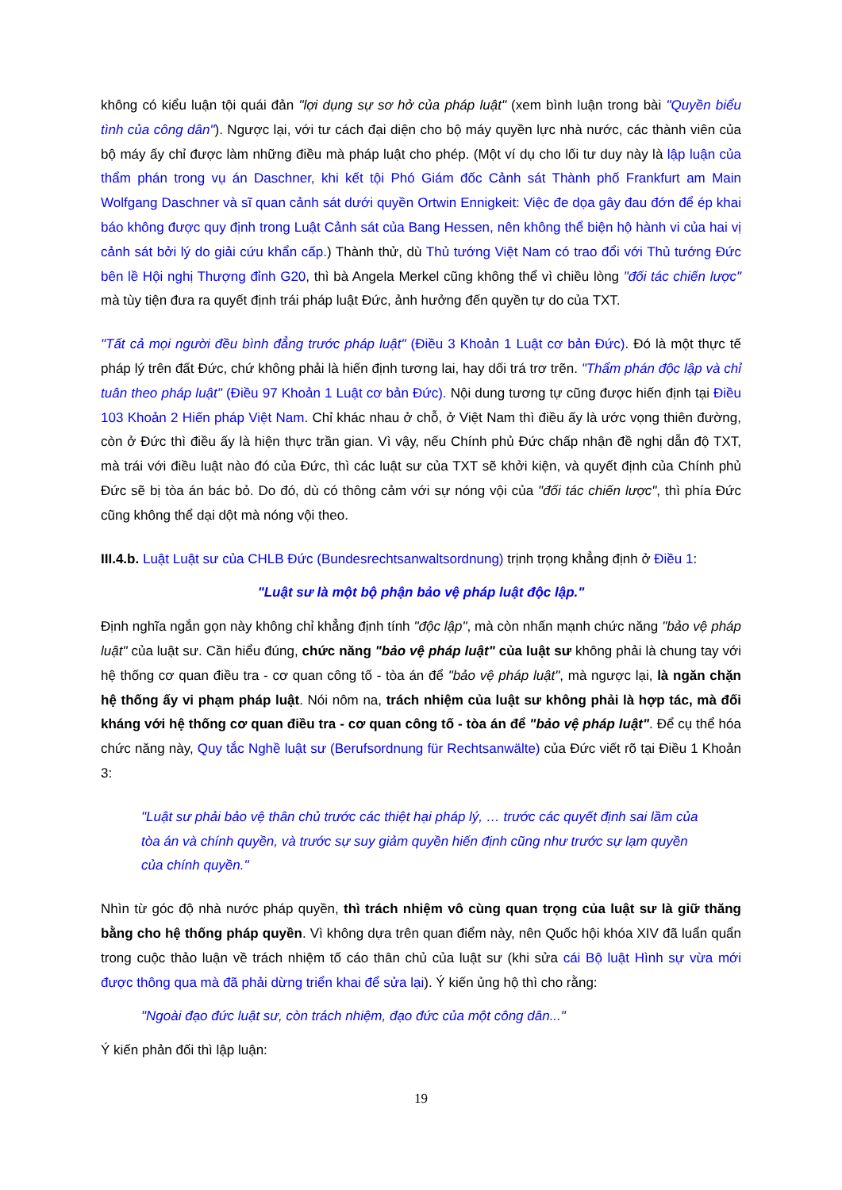không có kiểu luận tội quái đản "lợi dụng sự sơ hở của pháp luật" (xem bình luận trong bài "Quyền biểu tình của công dân"). Ngược lại, với tư cách đại diện cho bộ máy quyền lực nhà nước, các thành viên của bộ máy ấy chỉ được làm những điều mà pháp luật cho phép. (Một ví dụ cho lối tư duy này là lập luận của thẩm phán trong vụ án Daschner, khi kết tội Phó Giám đốc Cảnh sát Thành phố Frankfurt am Main Wolfgang Daschner và sĩ quan cảnh sát dưới quyền Ortwin Ennigkeit: Việc đe dọa gây đau đớn để ép khai báo không được quy định trong Luật Cảnh sát của Bang Hessen, nên không thể biện hộ hành vi của hai vị cảnh sát bởi lý do giải cứu khẩn cấp.) Thành thử, dù Thủ tướng Việt Nam có trao đổi với Thủ tướng Đức bên lề Hội nghị Thượng đỉnh G20, thì bà Angela Merkel cũng không thể vì chiều lòng "đối tác chiến lược" mà tùy tiện đưa ra quyết định trái pháp luật Đức, ảnh hưởng đến quyền tự do của TXT.
"Tất cả mọi người đều bình đẳng trước pháp luật" (Điều 3 Khoản 1 Luật cơ bản Đức). Đó là một thực tế pháp lý trên đất Đức, chứ không phải là hiến định tương lai, hay dối trá trơ trẽn. "Thẩm phán độc lập và chỉ tuân theo pháp luật" (Điều 97 Khoản 1 Luật cơ bản Đức). Nội dung tương tự cũng được hiến định tại Điều 103 Khoản 2 Hiến pháp Việt Nam. Chỉ khác nhau ở chỗ, ở Việt Nam thì điều ấy là ước vọng thiên đường, còn ở Đức thì điều ấy là hiện thực trần gian. Vì vậy, nếu Chính phủ Đức chấp nhận đề nghị dẫn độ TXT, mà trái với điều luật nào đó của Đức, thì các luật sư của TXT sẽ khởi kiện, và quyết định của Chính phủ Đức sẽ bị tòa án bác bỏ. Do đó, dù có thông cảm với sự nóng vội của "đối tác chiến lược", thì phía Đức cũng không thể dại dột mà nóng vội theo.
III.4.b. Luật Luật sư của CHLB Đức (Bundesrechtsanwaltsordnung) trịnh trọng khẳng định ở Điều 1:
"Luật sư là một bộ phận bảo vệ pháp luật độc lập."
Định nghĩa ngắn gọn này không chỉ khẳng định tính "độc lập", mà còn nhấn mạnh chức năng "bảo vệ pháp luật" của luật sư. Cần hiểu đúng, chức năng "bảo vệ pháp luật" của luật sư không phải là chung tay với hệ thống cơ quan điều tra - cơ quan công tố - tòa án để "bảo vệ pháp luật", mà ngược lại, là ngăn chặn hệ thống ấy vi phạm pháp luật. Nói nôm na, trách nhiệm của luật sư không phải là hợp tác, mà đối kháng với hệ thống cơ quan điều tra - cơ quan công tố - tòa án để "bảo vệ pháp luật". Để cụ thể hóa chức năng này, Quy tắc Nghề luật sư (Berufsordnung für Rechtsanwälte) của Đức viết rõ tại Điều 1 Khoản 3:
"Luật sư phải bảo vệ thân chủ trước các thiệt hại pháp lý, … trước các quyết định sai lầm của tòa án và chính quyền, và trước sự suy giảm quyền hiến định cũng như trước sự lạm quyền của chính quyền."
Nhìn từ góc độ nhà nước pháp quyền, thì trách nhiệm vô cùng quan trọng của luật sư là giữ thăng bằng cho hệ thống pháp quyền. Vì không dựa trên quan điểm này, nên Quốc hội khóa XIV đã luẩn quẩn trong cuộc thảo luận về trách nhiệm tố cáo thân chủ của luật sư (khi sửa cái Bộ luật Hình sự vừa mới được thông qua mà đã phải dừng triển khai để sửa lại). Ý kiến ủng hộ thì cho rằng:
"Ngoài đạo đức luật sư, còn trách nhiệm, đạo đức của một công dân..."
Ý kiến phản đối thì lập luận:
19